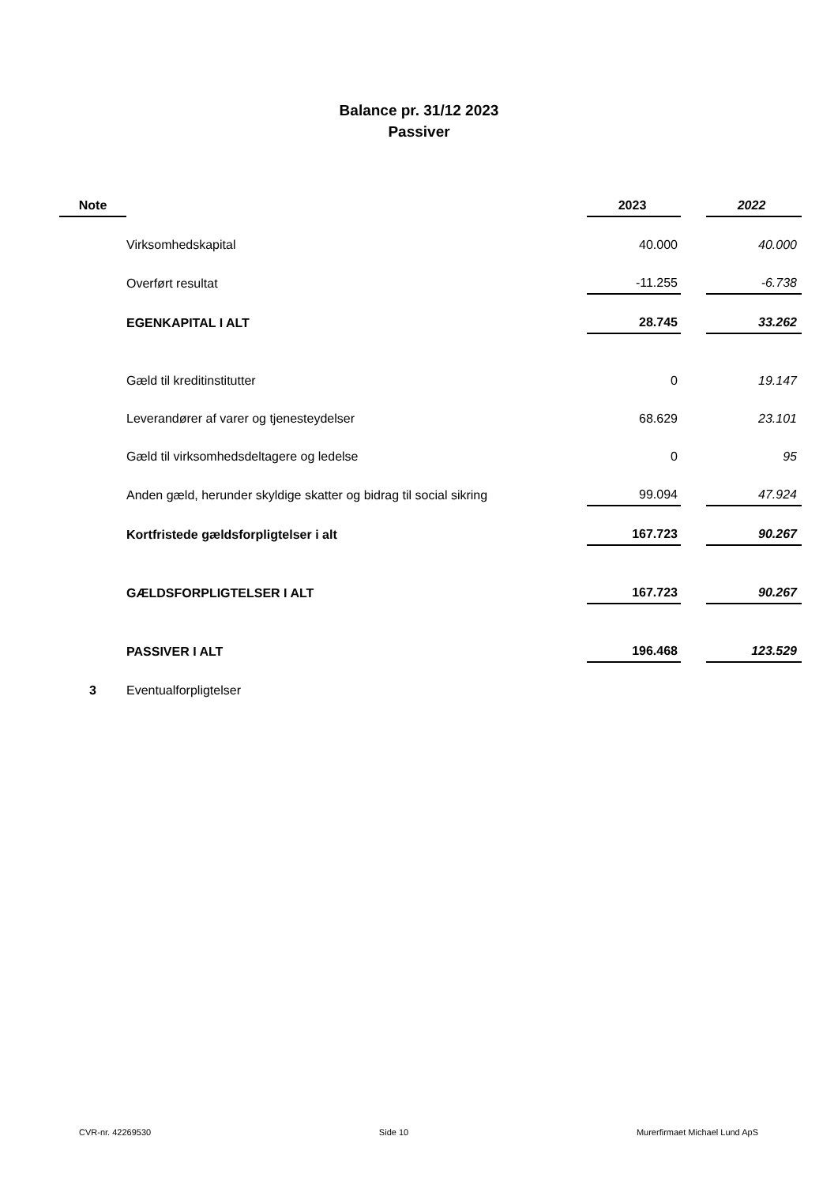Balance pr. 31/12 2023
Passiver
| Note | | 2023 | | 2022 |
| --- | --- | --- | --- | --- |
| | Virksomhedskapital | 40.000 | | 40.000 |
| | Overført resultat | -11.255 | | -6.738 |
| | EGENKAPITAL I ALT | 28.745 | | 33.262 |
| | Gæld til kreditinstitutter | 0 | | 19.147 |
| | Leverandører af varer og tjenesteydelser | 68.629 | | 23.101 |
| | Gæld til virksomhedsdeltagere og ledelse | 0 | | 95 |
| | Anden gæld, herunder skyldige skatter og bidrag til social sikring | 99.094 | | 47.924 |
| | Kortfristede gældsforpligtelser i alt | 167.723 | | 90.267 |
| | GÆLDSFORPLIGTELSER I ALT | 167.723 | | 90.267 |
| | PASSIVER I ALT | 196.468 | | 123.529 |
| 3 | Eventualforpligtelser | | | |
CVR-nr. 42269530 Side 10 Murerfirmaet Michael Lund ApS